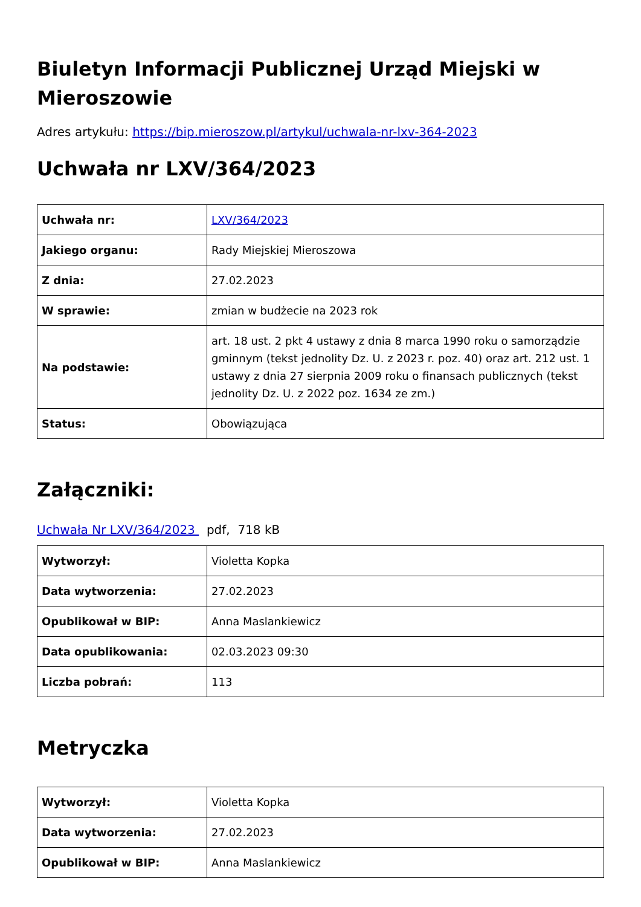Biuletyn Informacji Publicznej Urząd Miejski w Mieroszowie
Adres artykułu: https://bip.mieroszow.pl/artykul/uchwala-nr-lxv-364-2023
Uchwała nr LXV/364/2023
| Uchwała nr: | LXV/364/2023 |
| Jakiego organu: | Rady Miejskiej Mieroszowa |
| Z dnia: | 27.02.2023 |
| W sprawie: | zmian w budżecie na 2023 rok |
| Na podstawie: | art. 18 ust. 2 pkt 4 ustawy z dnia 8 marca 1990 roku o samorządzie gminnym (tekst jednolity Dz. U. z 2023 r. poz. 40) oraz art. 212 ust. 1 ustawy z dnia 27 sierpnia 2009 roku o finansach publicznych (tekst jednolity Dz. U. z 2022 poz. 1634 ze zm.) |
| Status: | Obowiązująca |
Załączniki:
Uchwała Nr LXV/364/2023 pdf, 718 kB
| Wytworzył: | Violetta Kopka |
| Data wytworzenia: | 27.02.2023 |
| Opublikował w BIP: | Anna Maslankiewicz |
| Data opublikowania: | 02.03.2023 09:30 |
| Liczba pobrań: | 113 |
Metryczka
| Wytworzył: | Violetta Kopka |
| Data wytworzenia: | 27.02.2023 |
| Opublikował w BIP: | Anna Maslankiewicz |